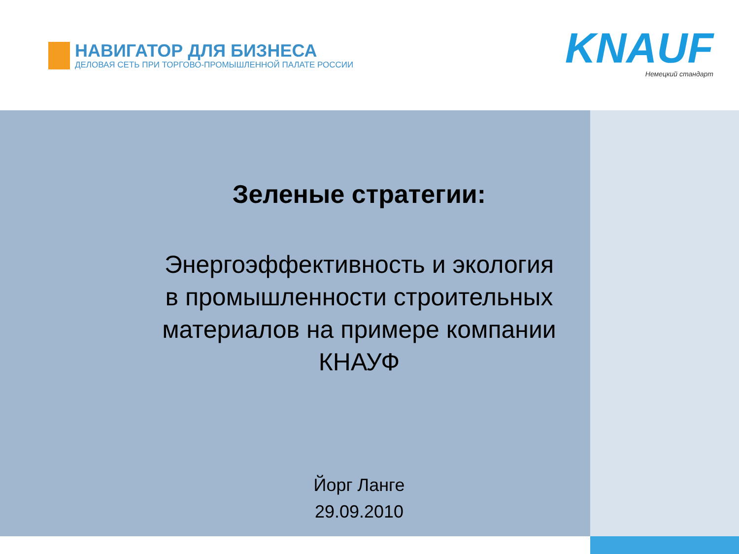НАВИГАТОР ДЛЯ БИЗНЕСА
ДЕЛОВАЯ СЕТЬ ПРИ ТОРГОВО-ПРОМЫШЛЕННОЙ ПАЛАТЕ РОССИИ
KNAUF
Немецкий стандарт
Зеленые стратегии:
Энергоэффективность и экология
в промышленности строительных
материалов на примере компании
КНАУФ
Йорг Ланге
29.09.2010